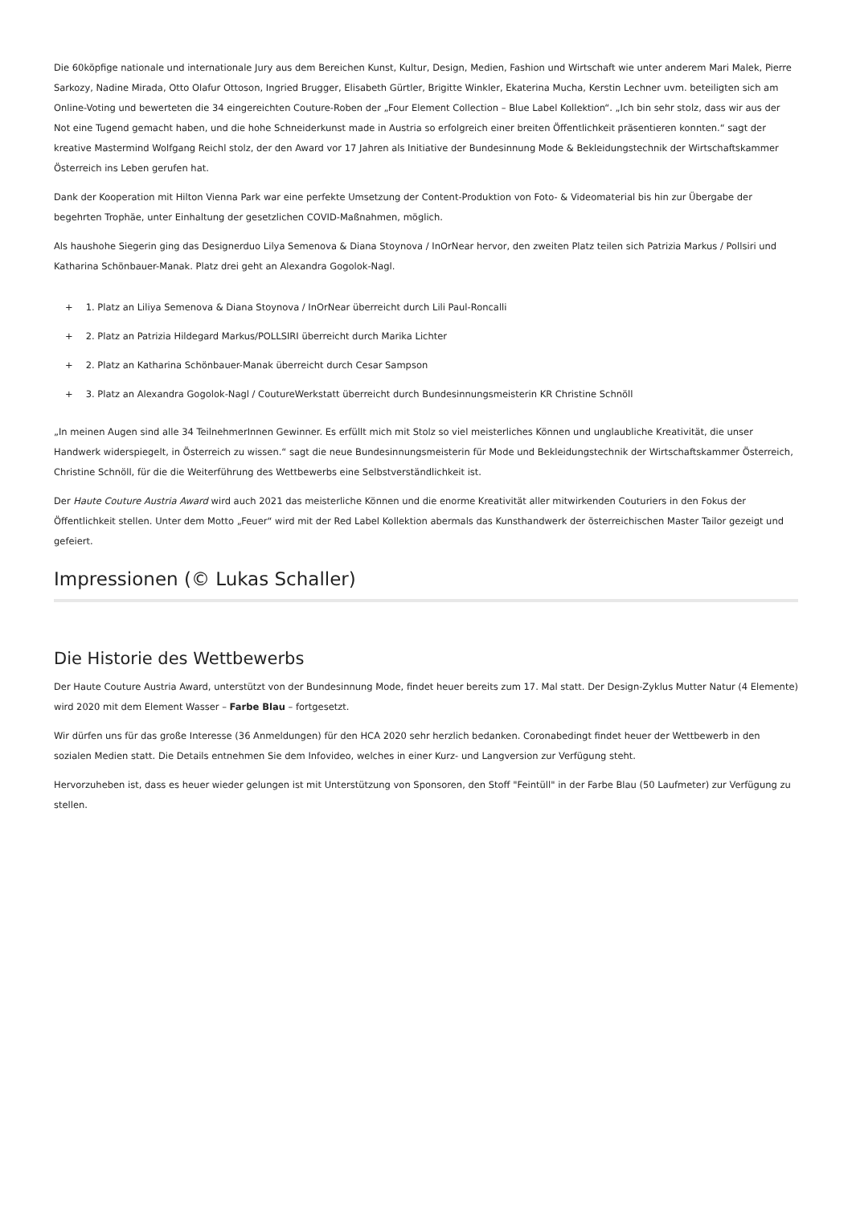Die 60köpfige nationale und internationale Jury aus dem Bereichen Kunst, Kultur, Design, Medien, Fashion und Wirtschaft wie unter anderem Mari Malek, Pierre Sarkozy, Nadine Mirada, Otto Olafur Ottoson, Ingried Brugger, Elisabeth Gürtler, Brigitte Winkler, Ekaterina Mucha, Kerstin Lechner uvm. beteiligten sich am Online-Voting und bewerteten die 34 eingereichten Couture-Roben der „Four Element Collection – Blue Label Kollektion“. „Ich bin sehr stolz, dass wir aus der Not eine Tugend gemacht haben, und die hohe Schneiderkunst made in Austria so erfolgreich einer breiten Öffentlichkeit präsentieren konnten.“ sagt der kreative Mastermind Wolfgang Reichl stolz, der den Award vor 17 Jahren als Initiative der Bundesinnung Mode & Bekleidungstechnik der Wirtschaftskammer Österreich ins Leben gerufen hat.
Dank der Kooperation mit Hilton Vienna Park war eine perfekte Umsetzung der Content-Produktion von Foto- & Videomaterial bis hin zur Übergabe der begehrten Trophäe, unter Einhaltung der gesetzlichen COVID-Maßnahmen, möglich.
Als haushohe Siegerin ging das Designerduo Lilya Semenova & Diana Stoynova / InOrNear hervor, den zweiten Platz teilen sich Patrizia Markus / Pollsiri und Katharina Schönbauer-Manak. Platz drei geht an Alexandra Gogolok-Nagl.
+ 1. Platz an Liliya Semenova & Diana Stoynova / InOrNear überreicht durch Lili Paul-Roncalli
+ 2. Platz an Patrizia Hildegard Markus/POLLSIRI überreicht durch Marika Lichter
+ 2. Platz an Katharina Schönbauer-Manak überreicht durch Cesar Sampson
+ 3. Platz an Alexandra Gogolok-Nagl / CoutureWerkstatt überreicht durch Bundesinnungsmeisterin KR Christine Schnöll
„In meinen Augen sind alle 34 TeilnehmerInnen Gewinner. Es erfüllt mich mit Stolz so viel meisterliches Können und unglaubliche Kreativität, die unser Handwerk widerspiegelt, in Österreich zu wissen.“ sagt die neue Bundesinnungsmeisterin für Mode und Bekleidungstechnik der Wirtschaftskammer Österreich, Christine Schnöll, für die die Weiterführung des Wettbewerbs eine Selbstverständlichkeit ist.
Der Haute Couture Austria Award wird auch 2021 das meisterliche Können und die enorme Kreativität aller mitwirkenden Couturiers in den Fokus der Öffentlichkeit stellen. Unter dem Motto „Feuer“ wird mit der Red Label Kollektion abermals das Kunsthandwerk der österreichischen Master Tailor gezeigt und gefeiert.
Impressionen (© Lukas Schaller)
Die Historie des Wettbewerbs
Der Haute Couture Austria Award, unterstützt von der Bundesinnung Mode, findet heuer bereits zum 17. Mal statt. Der Design-Zyklus Mutter Natur (4 Elemente) wird 2020 mit dem Element Wasser – Farbe Blau – fortgesetzt.
Wir dürfen uns für das große Interesse (36 Anmeldungen) für den HCA 2020 sehr herzlich bedanken. Coronabedingt findet heuer der Wettbewerb in den sozialen Medien statt. Die Details entnehmen Sie dem Infovideo, welches in einer Kurz- und Langversion zur Verfügung steht.
Hervorzuheben ist, dass es heuer wieder gelungen ist mit Unterstützung von Sponsoren, den Stoff "Feintüll" in der Farbe Blau (50 Laufmeter) zur Verfügung zu stellen.